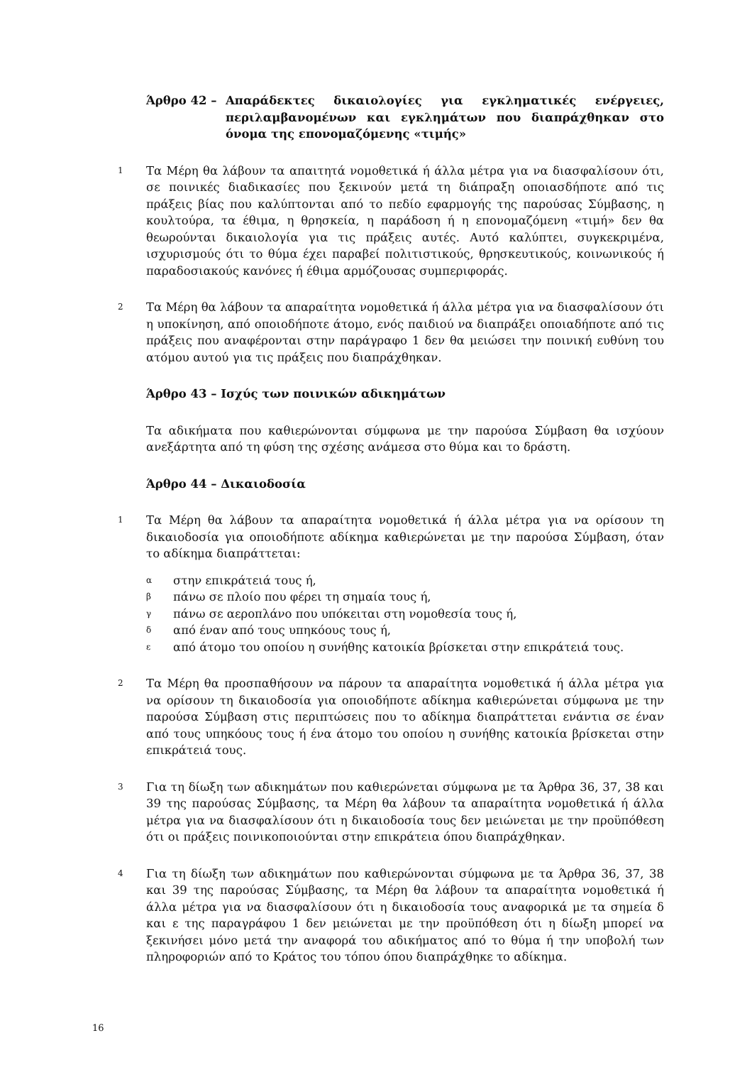Άρθρο 42 – Απαράδεκτες δικαιολογίες για εγκληματικές ενέργειες, περιλαμβανομένων και εγκλημάτων που διαπράχθηκαν στο όνομα της επονομαζόμενης «τιμής»
1 Τα Μέρη θα λάβουν τα απαιτητά νομοθετικά ή άλλα μέτρα για να διασφαλίσουν ότι, σε ποινικές διαδικασίες που ξεκινούν μετά τη διάπραξη οποιασδήποτε από τις πράξεις βίας που καλύπτονται από το πεδίο εφαρμογής της παρούσας Σύμβασης, η κουλτούρα, τα έθιμα, η θρησκεία, η παράδοση ή η επονομαζόμενη «τιμή» δεν θα θεωρούνται δικαιολογία για τις πράξεις αυτές. Αυτό καλύπτει, συγκεκριμένα, ισχυρισμούς ότι το θύμα έχει παραβεί πολιτιστικούς, θρησκευτικούς, κοινωνικούς ή παραδοσιακούς κανόνες ή έθιμα αρμόζουσας συμπεριφοράς.
2 Τα Μέρη θα λάβουν τα απαραίτητα νομοθετικά ή άλλα μέτρα για να διασφαλίσουν ότι η υποκίνηση, από οποιοδήποτε άτομο, ενός παιδιού να διαπράξει οποιαδήποτε από τις πράξεις που αναφέρονται στην παράγραφο 1 δεν θα μειώσει την ποινική ευθύνη του ατόμου αυτού για τις πράξεις που διαπράχθηκαν.
Άρθρο 43 – Ισχύς των ποινικών αδικημάτων
Τα αδικήματα που καθιερώνονται σύμφωνα με την παρούσα Σύμβαση θα ισχύουν ανεξάρτητα από τη φύση της σχέσης ανάμεσα στο θύμα και το δράστη.
Άρθρο 44 – Δικαιοδοσία
1 Τα Μέρη θα λάβουν τα απαραίτητα νομοθετικά ή άλλα μέτρα για να ορίσουν τη δικαιοδοσία για οποιοδήποτε αδίκημα καθιερώνεται με την παρούσα Σύμβαση, όταν το αδίκημα διαπράττεται:
αστην επικράτειά τους ή,
βπάνω σε πλοίο που φέρει τη σημαία τους ή,
γπάνω σε αεροπλάνο που υπόκειται στη νομοθεσία τους ή,
δαπό έναν από τους υπηκόους τους ή,
εαπό άτομο του οποίου η συνήθης κατοικία βρίσκεται στην επικράτειά τους.
2 Τα Μέρη θα προσπαθήσουν να πάρουν τα απαραίτητα νομοθετικά ή άλλα μέτρα για να ορίσουν τη δικαιοδοσία για οποιοδήποτε αδίκημα καθιερώνεται σύμφωνα με την παρούσα Σύμβαση στις περιπτώσεις που το αδίκημα διαπράττεται ενάντια σε έναν από τους υπηκόους τους ή ένα άτομο του οποίου η συνήθης κατοικία βρίσκεται στην επικράτειά τους.
3 Για τη δίωξη των αδικημάτων που καθιερώνεται σύμφωνα με τα Άρθρα 36, 37, 38 και 39 της παρούσας Σύμβασης, τα Μέρη θα λάβουν τα απαραίτητα νομοθετικά ή άλλα μέτρα για να διασφαλίσουν ότι η δικαιοδοσία τους δεν μειώνεται με την προϋπόθεση ότι οι πράξεις ποινικοποιούνται στην επικράτεια όπου διαπράχθηκαν.
4 Για τη δίωξη των αδικημάτων που καθιερώνονται σύμφωνα με τα Άρθρα 36, 37, 38 και 39 της παρούσας Σύμβασης, τα Μέρη θα λάβουν τα απαραίτητα νομοθετικά ή άλλα μέτρα για να διασφαλίσουν ότι η δικαιοδοσία τους αναφορικά με τα σημεία δ και ε της παραγράφου 1 δεν μειώνεται με την προϋπόθεση ότι η δίωξη μπορεί να ξεκινήσει μόνο μετά την αναφορά του αδικήματος από το θύμα ή την υποβολή των πληροφοριών από το Κράτος του τόπου όπου διαπράχθηκε το αδίκημα.
16